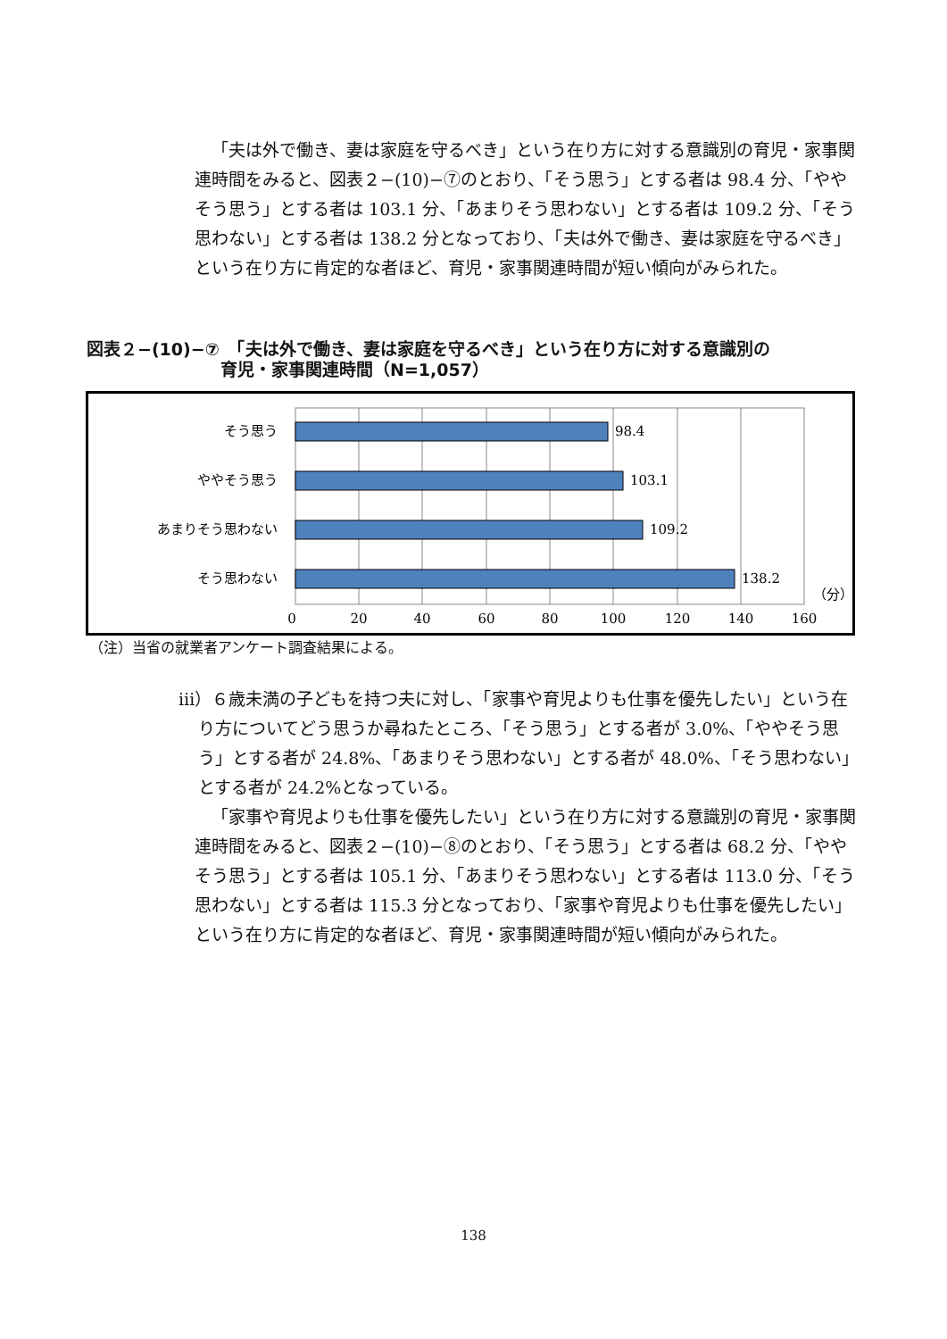「夫は外で働き、妻は家庭を守るべき」という在り方に対する意識別の育児・家事関連時間をみると、図表２−(10)−⑦のとおり、「そう思う」とする者は 98.4 分、「ややそう思う」とする者は 103.1 分、「あまりそう思わない」とする者は 109.2 分、「そう思わない」とする者は 138.2 分となっており、「夫は外で働き、妻は家庭を守るべき」という在り方に肯定的な者ほど、育児・家事関連時間が短い傾向がみられた。
図表２−(10)−⑦　「夫は外で働き、妻は家庭を守るべき」という在り方に対する意識別の
育児・家事関連時間（N=1,057）
そう思う
ややそう思う
あまりそう思わない
そう思わない
98.4
103.1
109.2
138.2
（分）
0
20
40
60
80
100
120
140
160
（注）当省の就業者アンケート調査結果による。
ⅲ）６歳未満の子どもを持つ夫に対し、「家事や育児よりも仕事を優先したい」という在り方についてどう思うか尋ねたところ、「そう思う」とする者が 3.0%、「ややそう思う」とする者が 24.8%、「あまりそう思わない」とする者が 48.0%、「そう思わない」とする者が 24.2%となっている。
「家事や育児よりも仕事を優先したい」という在り方に対する意識別の育児・家事関連時間をみると、図表２−(10)−⑧のとおり、「そう思う」とする者は 68.2 分、「ややそう思う」とする者は 105.1 分、「あまりそう思わない」とする者は 113.0 分、「そう思わない」とする者は 115.3 分となっており、「家事や育児よりも仕事を優先したい」という在り方に肯定的な者ほど、育児・家事関連時間が短い傾向がみられた。
138